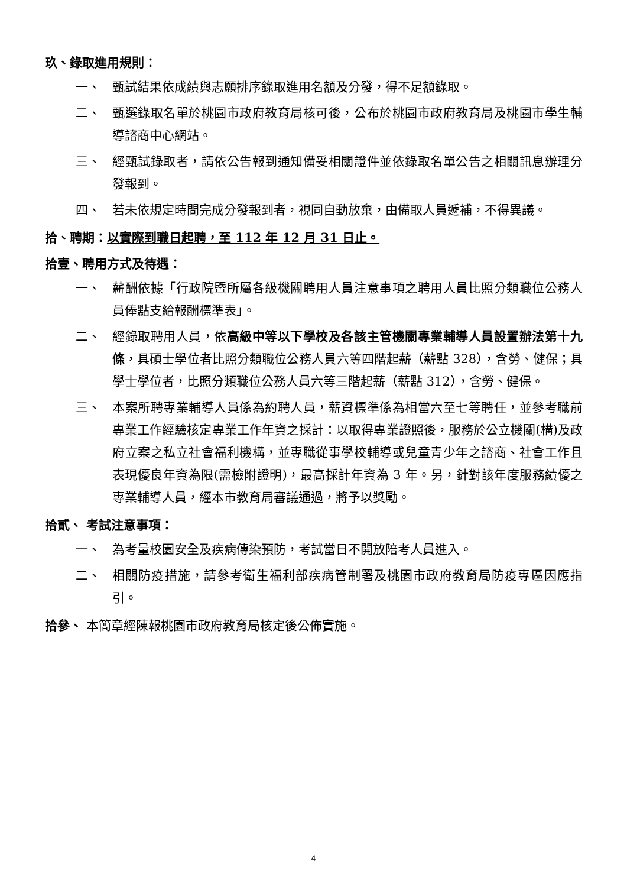玖、錄取進用規則：
一、 甄試結果依成績與志願排序錄取進用名額及分發，得不足額錄取。
二、 甄選錄取名單於桃園市政府教育局核可後，公布於桃園市政府教育局及桃園市學生輔導諮商中心網站。
三、 經甄試錄取者，請依公告報到通知備妥相關證件並依錄取名單公告之相關訊息辦理分發報到。
四、 若未依規定時間完成分發報到者，視同自動放棄，由備取人員遞補，不得異議。
拾、聘期：以實際到職日起聘，至 112 年 12 月 31 日止。
拾壹、聘用方式及待遇：
一、 薪酬依據「行政院暨所屬各級機關聘用人員注意事項之聘用人員比照分類職位公務人員俸點支給報酬標準表」。
二、 經錄取聘用人員，依高級中等以下學校及各該主管機關專業輔導人員設置辦法第十九條，具碩士學位者比照分類職位公務人員六等四階起薪（薪點 328），含勞、健保；具學士學位者，比照分類職位公務人員六等三階起薪（薪點 312），含勞、健保。
三、 本案所聘專業輔導人員係為約聘人員，薪資標準係為相當六至七等聘任，並參考職前專業工作經驗核定專業工作年資之採計：以取得專業證照後，服務於公立機關(構)及政府立案之私立社會福利機構，並專職從事學校輔導或兒童青少年之諮商、社會工作且表現優良年資為限(需檢附證明)，最高採計年資為 3 年。另，針對該年度服務績優之專業輔導人員，經本市教育局審議通過，將予以獎勵。
拾貳、 考試注意事項：
一、 為考量校園安全及疾病傳染預防，考試當日不開放陪考人員進入。
二、 相關防疫措施，請參考衛生福利部疾病管制署及桃園市政府教育局防疫專區因應指引。
拾參、 本簡章經陳報桃園市政府教育局核定後公佈實施。
4